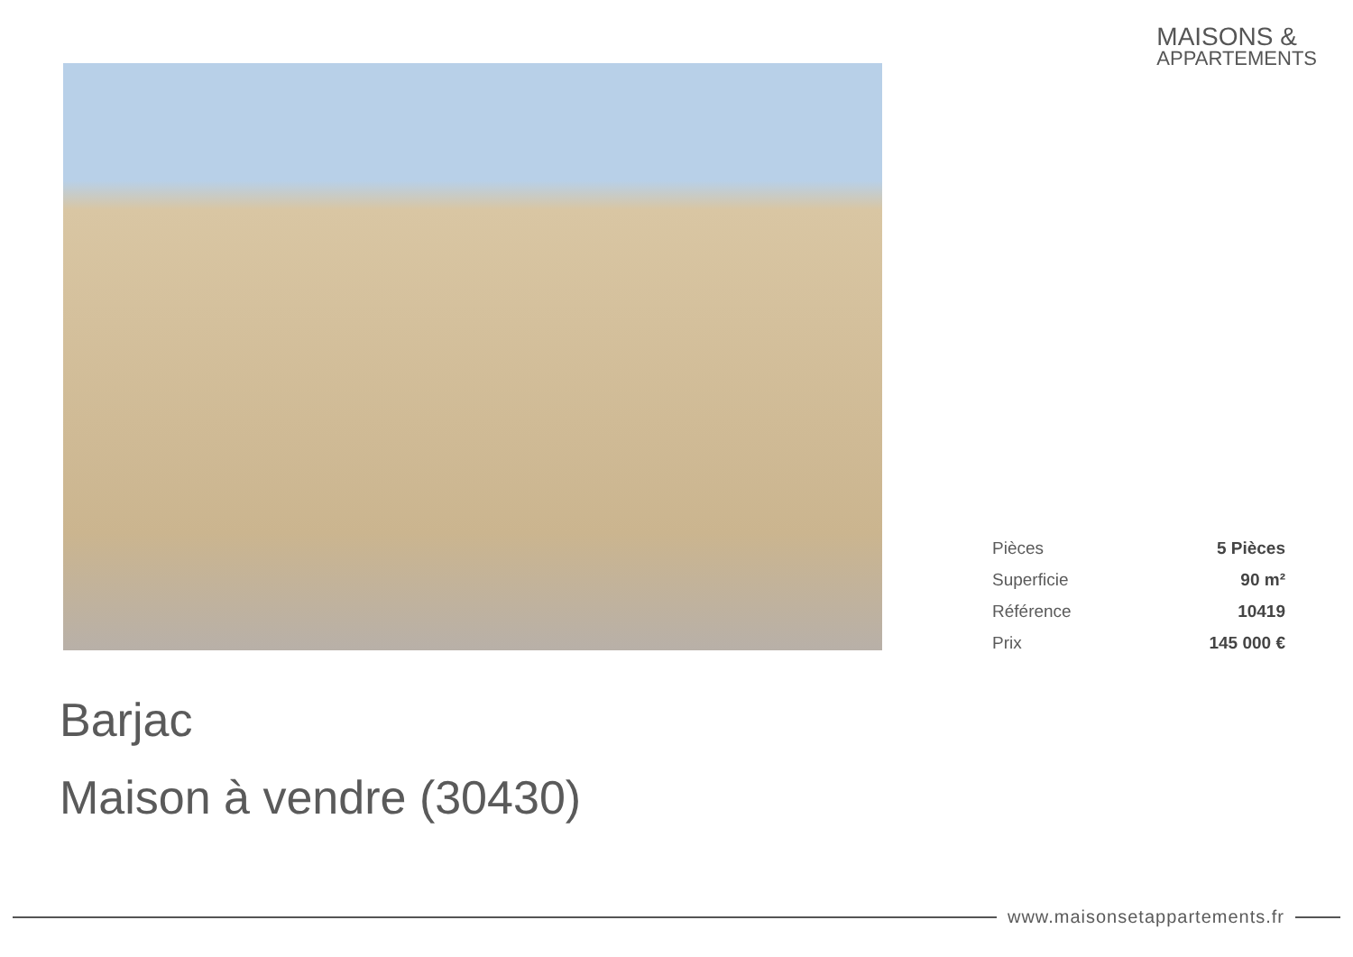MAISONS &
APPARTEMENTS
| Pièces | 5 Pièces |
| Superficie | 90 m² |
| Référence | 10419 |
| Prix | 145 000 € |
Barjac
Maison à vendre (30430)
www.maisonsetappartements.fr